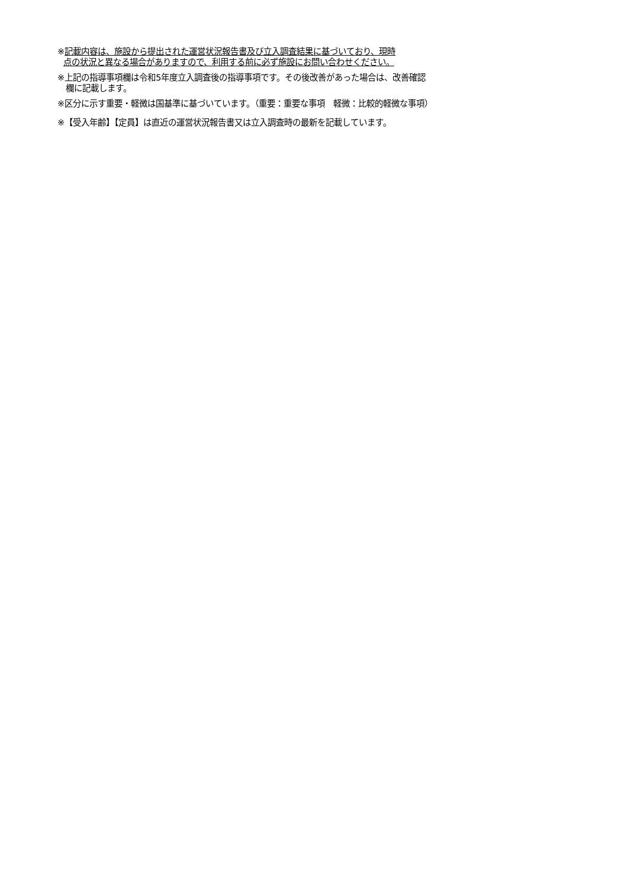※記載内容は、施設から提出された運営状況報告書及び立入調査結果に基づいており、現時
点の状況と異なる場合がありますので、利用する前に必ず施設にお問い合わせください。
※上記の指導事項欄は令和5年度立入調査後の指導事項です。その後改善があった場合は、改善確認
欄に記載します。
※区分に示す重要・軽微は国基準に基づいています。（重要：重要な事項　軽微：比較的軽微な事項）
※【受入年齢】【定員】は直近の運営状況報告書又は立入調査時の最新を記載しています。